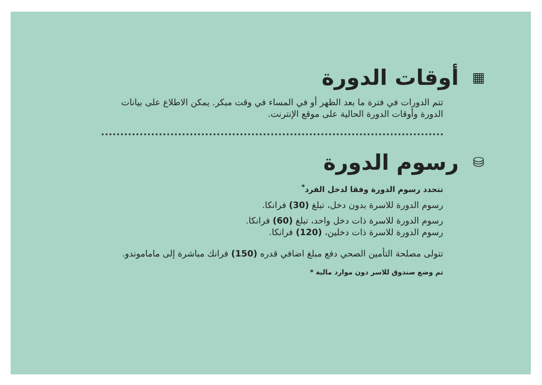▦
أوقات الدورة
تتم الدورات في فترة ما بعد الظهر أو في المساء في وقت مبكر. يمكن الاطلاع على بيانات الدورة وأوقات الدورة الحالية على موقع الإنترنت.
⛁
رسوم الدورة
تتحدد رسوم الدورة وفقا لدخل الفرد<sup>*</sup>
رسوم الدورة للاسرة بدون دخل، تبلغ (30) فرانكا.
رسوم الدورة للاسرة ذات دخل واحد، تبلغ (60) فرانكا.
رسوم الدورة للاسرة ذات دخلين، (120) فرانكا.
تتولى مصلحة التأمين الصحي دفع مبلغ اضافي قدره (150) فرانك مباشرة إلى ماماموندو.
تم وضع صندوق للاسر دون موارد مالية *